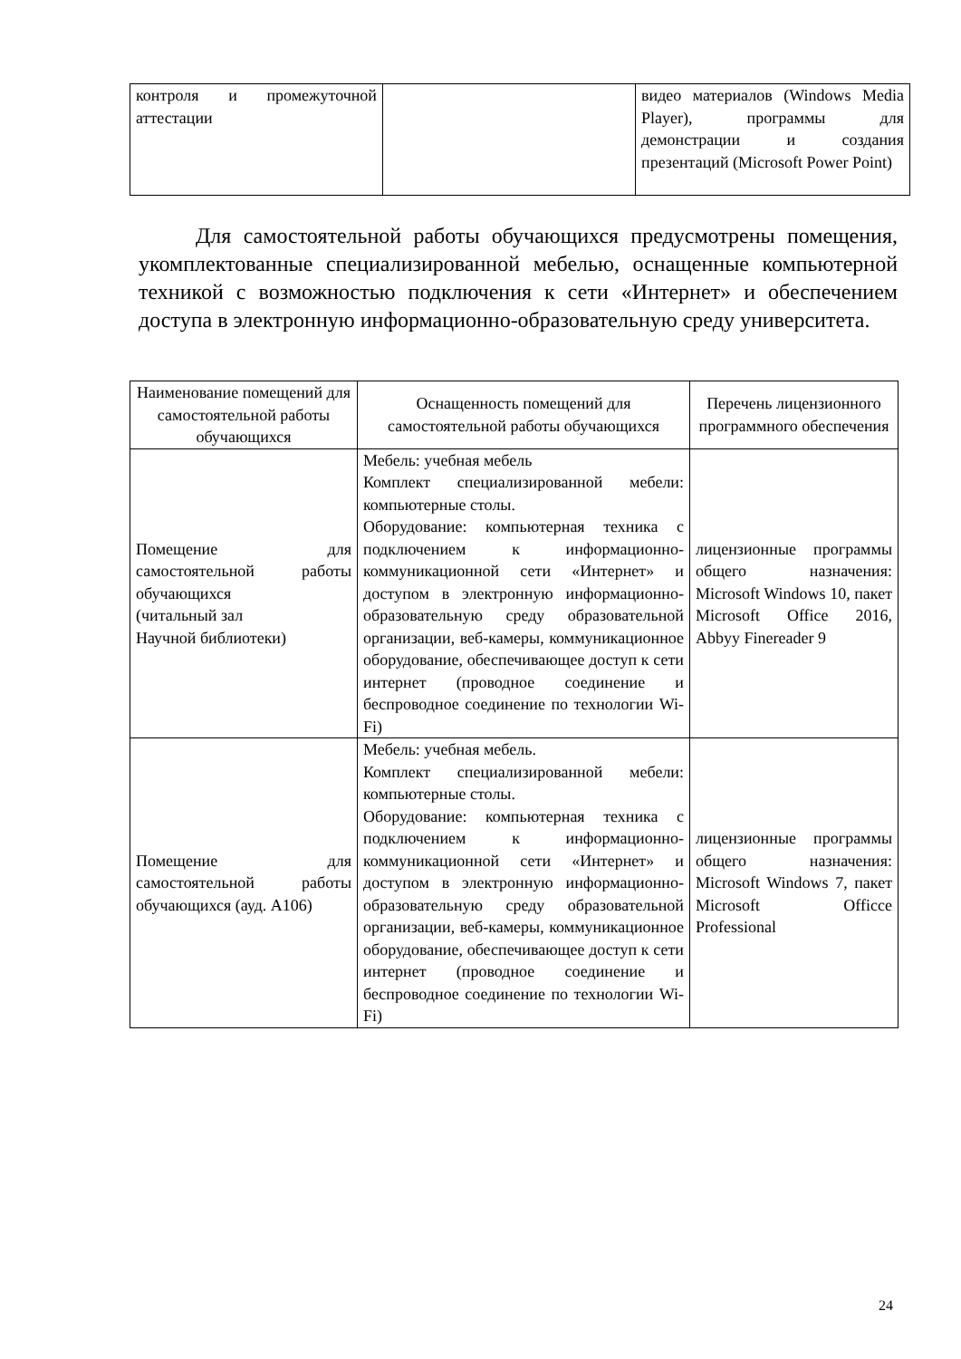| контроля и промежуточной аттестации | | видео материалов (Windows Media Player), программы для демонстрации и создания презентаций (Microsoft Power Point) |
Для самостоятельной работы обучающихся предусмотрены помещения, укомплектованные специализированной мебелью, оснащенные компьютерной техникой с возможностью подключения к сети «Интернет» и обеспечением доступа в электронную информационно-образовательную среду университета.
| Наименование помещений для самостоятельной работы обучающихся | Оснащенность помещений для самостоятельной работы обучающихся | Перечень лицензионного программного обеспечения |
| --- | --- | --- |
| Помещение для самостоятельной работы обучающихся (читальный зал Научной библиотеки) | Мебель: учебная мебель Комплект специализированной мебели: компьютерные столы. Оборудование: компьютерная техника с подключением к информационно-коммуникационной сети «Интернет» и доступом в электронную информационно-образовательную среду образовательной организации, веб-камеры, коммуникационное оборудование, обеспечивающее доступ к сети интернет (проводное соединение и беспроводное соединение по технологии Wi-Fi) | лицензионные программы общего назначения: Microsoft Windows 10, пакет Microsoft Office 2016, Abbyy Finereader 9 |
| Помещение для самостоятельной работы обучающихся (ауд. А106) | Мебель: учебная мебель. Комплект специализированной мебели: компьютерные столы. Оборудование: компьютерная техника с подключением к информационно-коммуникационной сети «Интернет» и доступом в электронную информационно-образовательную среду образовательной организации, веб-камеры, коммуникационное оборудование, обеспечивающее доступ к сети интернет (проводное соединение и беспроводное соединение по технологии Wi-Fi) | лицензионные программы общего назначения: Microsoft Windows 7, пакет Microsoft Officce Professional |
24